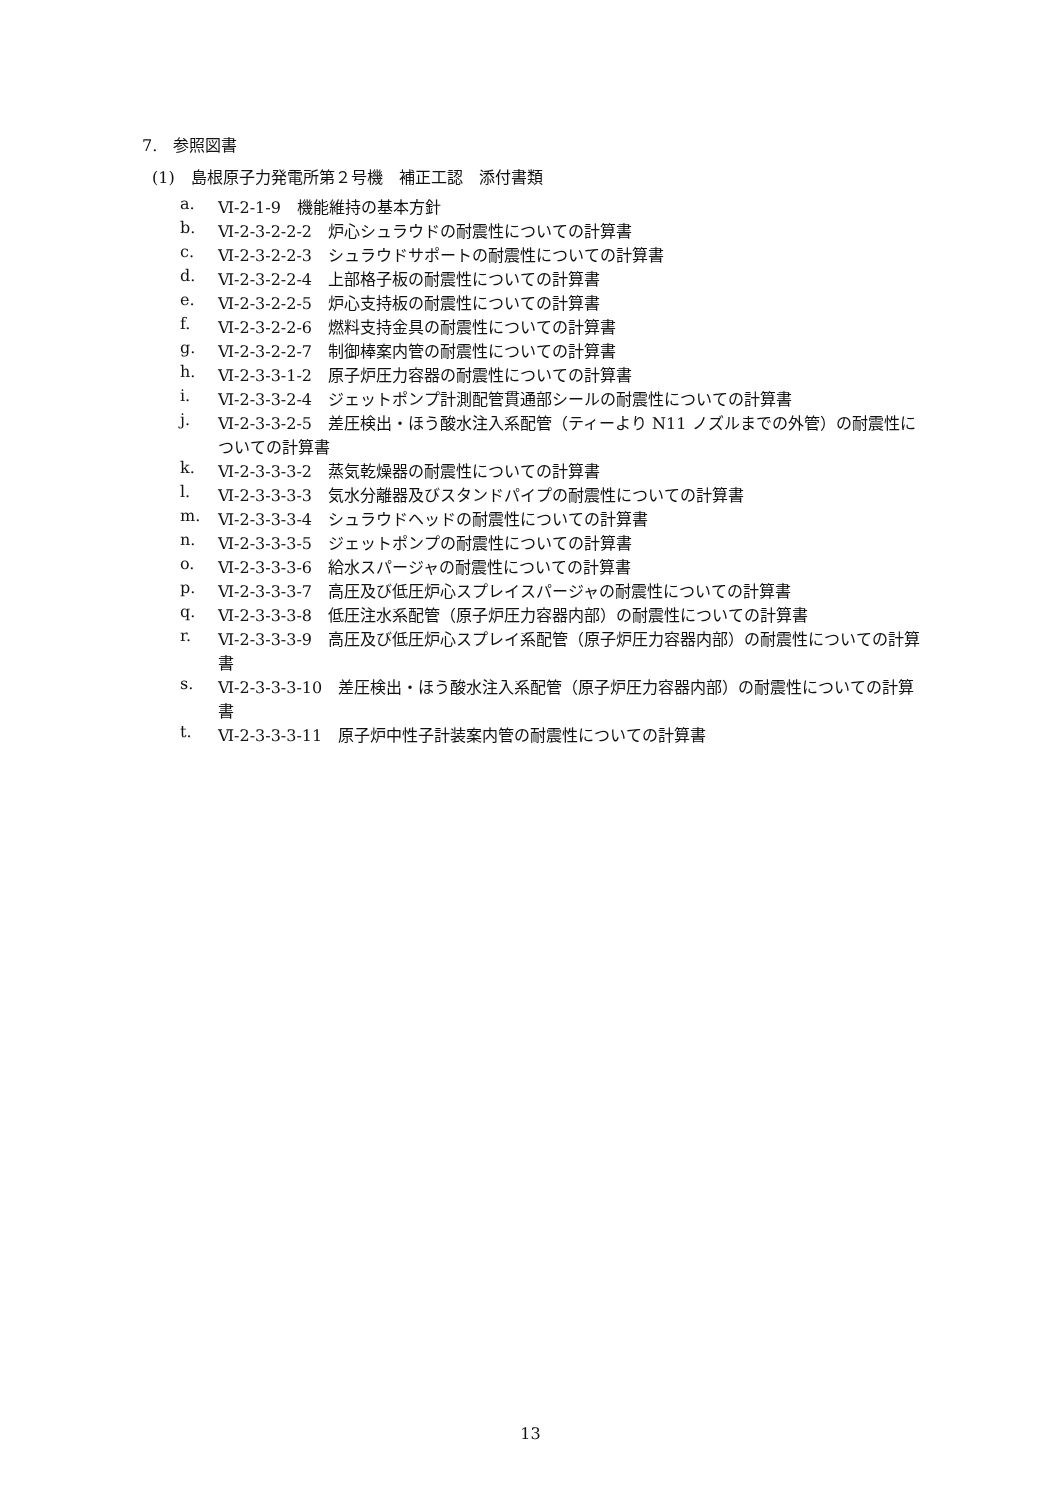7.　参照図書
(1)　島根原子力発電所第２号機　補正工認　添付書類
a. Ⅵ-2-1-9　機能維持の基本方針
b. Ⅵ-2-3-2-2-2　炉心シュラウドの耐震性についての計算書
c. Ⅵ-2-3-2-2-3　シュラウドサポートの耐震性についての計算書
d. Ⅵ-2-3-2-2-4　上部格子板の耐震性についての計算書
e. Ⅵ-2-3-2-2-5　炉心支持板の耐震性についての計算書
f. Ⅵ-2-3-2-2-6　燃料支持金具の耐震性についての計算書
g. Ⅵ-2-3-2-2-7　制御棒案内管の耐震性についての計算書
h. Ⅵ-2-3-3-1-2　原子炉圧力容器の耐震性についての計算書
i. Ⅵ-2-3-3-2-4　ジェットポンプ計測配管貫通部シールの耐震性についての計算書
j. Ⅵ-2-3-3-2-5　差圧検出・ほう酸水注入系配管（ティーより N11 ノズルまでの外管）の耐震性についての計算書
k. Ⅵ-2-3-3-3-2　蒸気乾燥器の耐震性についての計算書
l. Ⅵ-2-3-3-3-3　気水分離器及びスタンドパイプの耐震性についての計算書
m. Ⅵ-2-3-3-3-4　シュラウドヘッドの耐震性についての計算書
n. Ⅵ-2-3-3-3-5　ジェットポンプの耐震性についての計算書
o. Ⅵ-2-3-3-3-6　給水スパージャの耐震性についての計算書
p. Ⅵ-2-3-3-3-7　高圧及び低圧炉心スプレイスパージャの耐震性についての計算書
q. Ⅵ-2-3-3-3-8　低圧注水系配管（原子炉圧力容器内部）の耐震性についての計算書
r. Ⅵ-2-3-3-3-9　高圧及び低圧炉心スプレイ系配管（原子炉圧力容器内部）の耐震性についての計算書
s. Ⅵ-2-3-3-3-10　差圧検出・ほう酸水注入系配管（原子炉圧力容器内部）の耐震性についての計算書
t. Ⅵ-2-3-3-3-11　原子炉中性子計装案内管の耐震性についての計算書
13